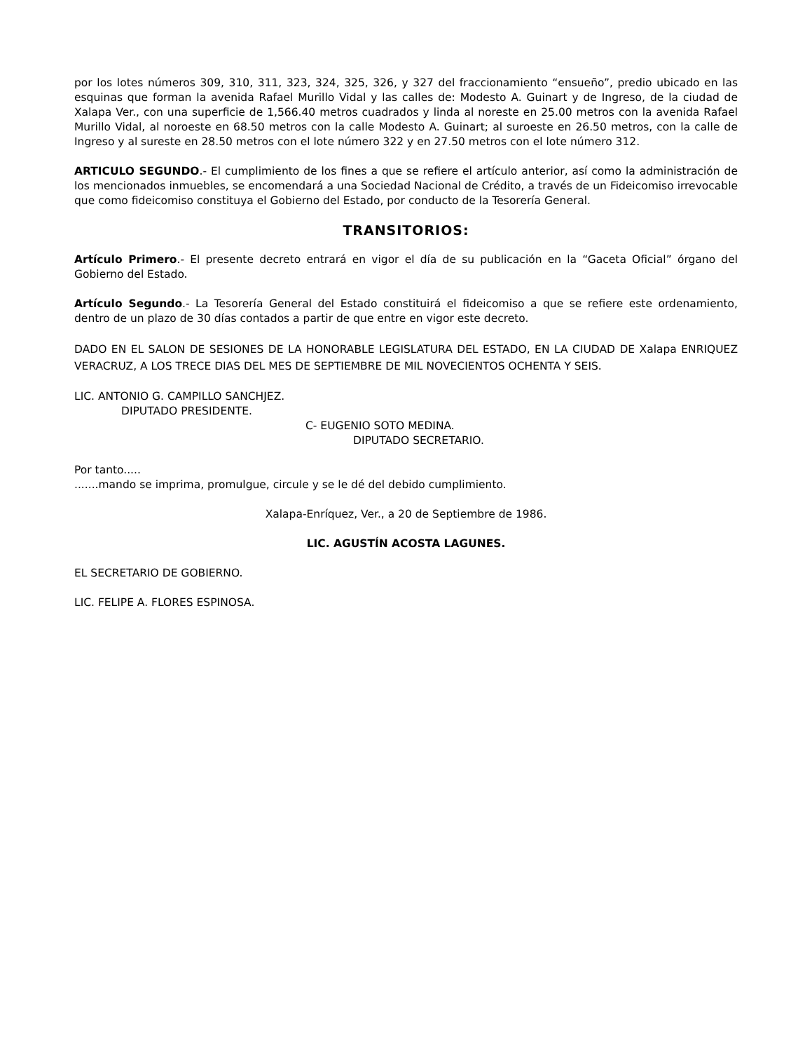por los lotes números 309, 310, 311, 323, 324, 325, 326, y 327 del fraccionamiento “ensueño”, predio ubicado en las esquinas que forman la avenida Rafael Murillo Vidal y las calles de: Modesto A. Guinart y de Ingreso, de la ciudad de Xalapa Ver., con una superficie de 1,566.40 metros cuadrados y linda al noreste en 25.00 metros con la avenida Rafael Murillo Vidal, al noroeste en 68.50 metros con la calle Modesto A. Guinart; al suroeste en 26.50 metros, con la calle de Ingreso y al sureste en 28.50 metros con el lote número 322 y en 27.50 metros con el lote número 312.
ARTICULO SEGUNDO.- El cumplimiento de los fines a que se refiere el artículo anterior, así como la administración de los mencionados inmuebles, se encomendará a una Sociedad Nacional de Crédito, a través de un Fideicomiso irrevocable que como fideicomiso constituya el Gobierno del Estado, por conducto de la Tesorería General.
TRANSITORIOS:
Artículo Primero.- El presente decreto entrará en vigor el día de su publicación en la “Gaceta Oficial” órgano del Gobierno del Estado.
Artículo Segundo.- La Tesorería General del Estado constituirá el fideicomiso a que se refiere este ordenamiento, dentro de un plazo de 30 días contados a partir de que entre en vigor este decreto.
DADO EN EL SALON DE SESIONES DE LA HONORABLE LEGISLATURA DEL ESTADO, EN LA CIUDAD DE Xalapa ENRIQUEZ VERACRUZ, A LOS TRECE DIAS DEL MES DE SEPTIEMBRE DE MIL NOVECIENTOS OCHENTA Y SEIS.
LIC. ANTONIO G. CAMPILLO SANCHJEZ.
DIPUTADO PRESIDENTE.
C- EUGENIO SOTO MEDINA.
DIPUTADO SECRETARIO.
Por tanto.....
.......mando se imprima, promulgue, circule y se le dé del debido cumplimiento.
Xalapa-Enríquez, Ver., a 20 de Septiembre de 1986.
LIC. AGUSTÍN ACOSTA LAGUNES.
EL SECRETARIO DE GOBIERNO.
LIC. FELIPE A. FLORES ESPINOSA.